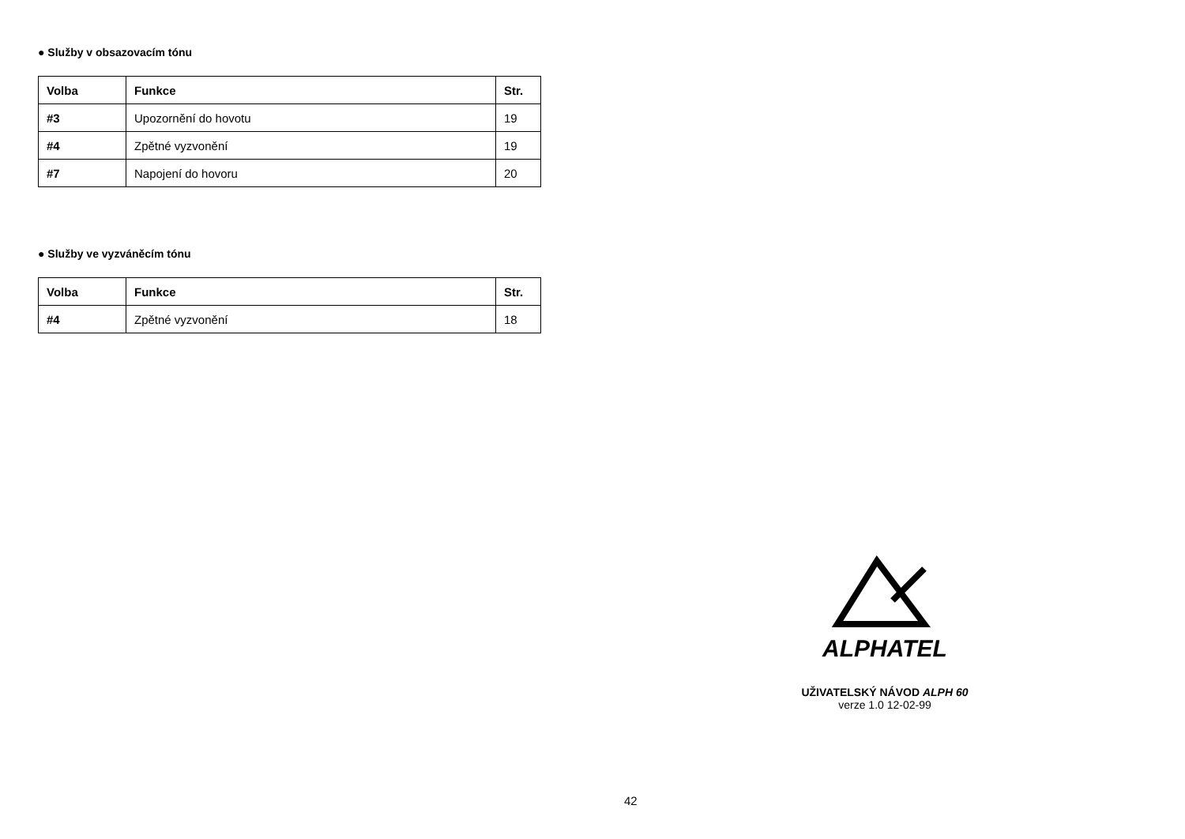● Služby v obsazovacím tónu
| Volba | Funkce | Str. |
| --- | --- | --- |
| #3 | Upozornění do hovotu | 19 |
| #4 | Zpětné vyzvonění | 19 |
| #7 | Napojení do hovoru | 20 |
● Služby ve vyzváněcím tónu
| Volba | Funkce | Str. |
| --- | --- | --- |
| #4 | Zpětné vyzvonění | 18 |
ALPHATEL
UŽIVATELSKÝ NÁVOD ALPH 60
verze 1.0 12-02-99
42